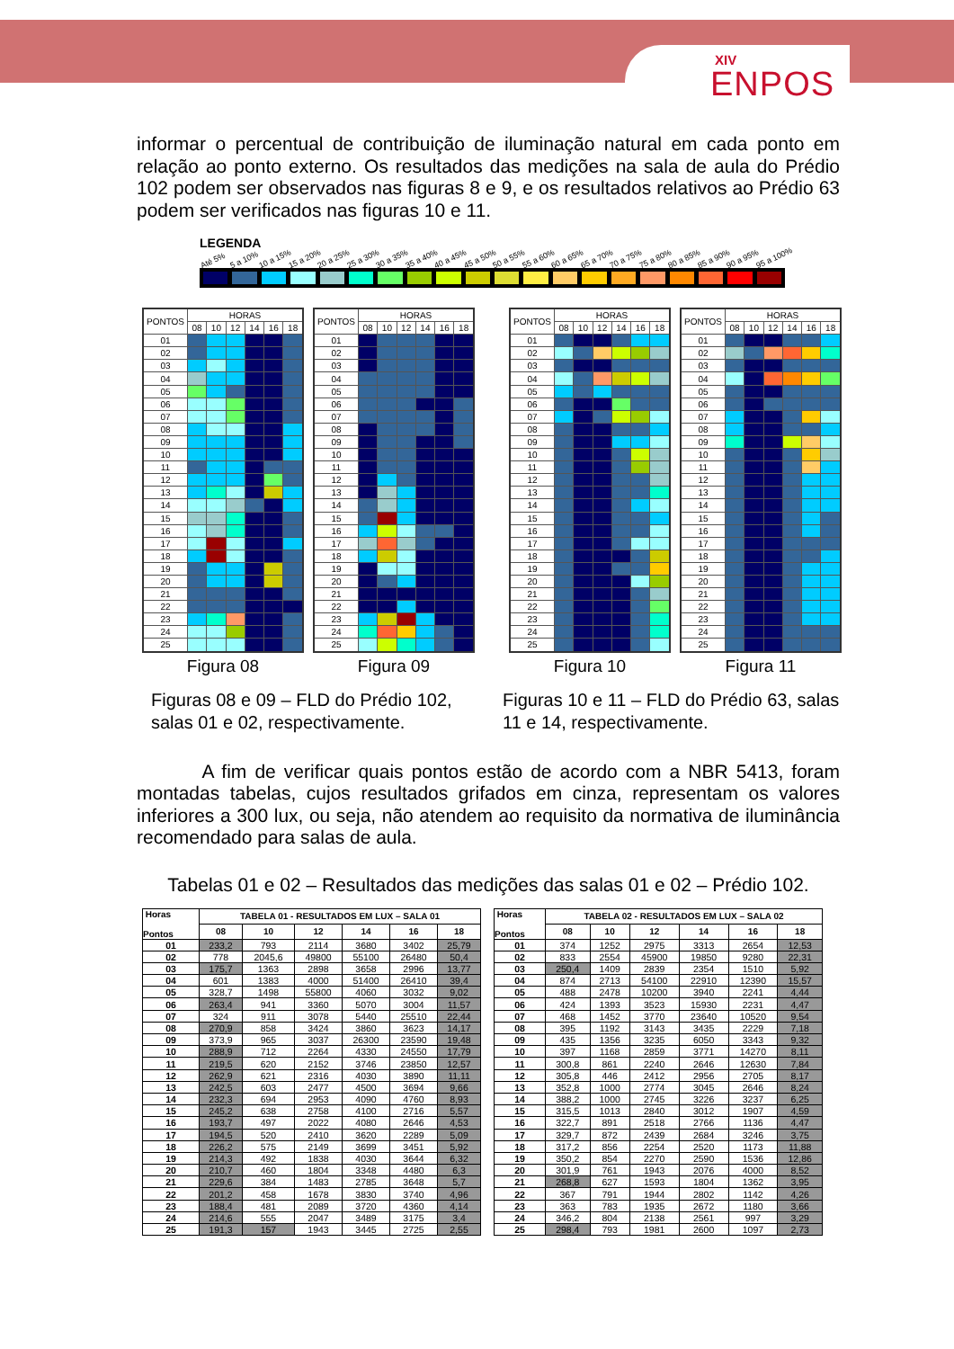XIV
ENPOS
informar o percentual de contribuição de iluminação natural em cada ponto em relação ao ponto externo. Os resultados das medições na sala de aula do Prédio 102 podem ser observados nas figuras 8 e 9, e os resultados relativos ao Prédio 63 podem ser verificados nas figuras 10 e 11.
LEGENDA
Até 5% 5 a 10% 10 a 15% 15 a 20% 20 a 25% 25 a 30% 30 a 35% 35 a 40% 40 a 45% 45 a 50% 50 a 55% 55 a 60% 60 a 65% 65 a 70% 70 a 75% 75 a 80% 80 a 85% 85 a 90% 90 a 95% 95 a 100%
| PONTOS | HORAS | | | | | |
| --- | --- | --- | --- | --- | --- | --- |
| | 08 | 10 | 12 | 14 | 16 | 18 |
| 01 | | | | | | |
| 02 | | | | | | |
| 03 | | | | | | |
| 04 | | | | | | |
| 05 | | | | | | |
| 06 | | | | | | |
| 07 | | | | | | |
| 08 | | | | | | |
| 09 | | | | | | |
| 10 | | | | | | |
| 11 | | | | | | |
| 12 | | | | | | |
| 13 | | | | | | |
| 14 | | | | | | |
| 15 | | | | | | |
| 16 | | | | | | |
| 17 | | | | | | |
| 18 | | | | | | |
| 19 | | | | | | |
| 20 | | | | | | |
| 21 | | | | | | |
| 22 | | | | | | |
| 23 | | | | | | |
| 24 | | | | | | |
| 25 | | | | | | |
Figura 08
| PONTOS | HORAS | | | | | |
| --- | --- | --- | --- | --- | --- | --- |
| | 08 | 10 | 12 | 14 | 16 | 18 |
| 01 | | | | | | |
| 02 | | | | | | |
| 03 | | | | | | |
| 04 | | | | | | |
| 05 | | | | | | |
| 06 | | | | | | |
| 07 | | | | | | |
| 08 | | | | | | |
| 09 | | | | | | |
| 10 | | | | | | |
| 11 | | | | | | |
| 12 | | | | | | |
| 13 | | | | | | |
| 14 | | | | | | |
| 15 | | | | | | |
| 16 | | | | | | |
| 17 | | | | | | |
| 18 | | | | | | |
| 19 | | | | | | |
| 20 | | | | | | |
| 21 | | | | | | |
| 22 | | | | | | |
| 23 | | | | | | |
| 24 | | | | | | |
| 25 | | | | | | |
Figura 09
| PONTOS | HORAS | | | | | |
| --- | --- | --- | --- | --- | --- | --- |
| | 08 | 10 | 12 | 14 | 16 | 18 |
| 01 | | | | | | |
| 02 | | | | | | |
| 03 | | | | | | |
| 04 | | | | | | |
| 05 | | | | | | |
| 06 | | | | | | |
| 07 | | | | | | |
| 08 | | | | | | |
| 09 | | | | | | |
| 10 | | | | | | |
| 11 | | | | | | |
| 12 | | | | | | |
| 13 | | | | | | |
| 14 | | | | | | |
| 15 | | | | | | |
| 16 | | | | | | |
| 17 | | | | | | |
| 18 | | | | | | |
| 19 | | | | | | |
| 20 | | | | | | |
| 21 | | | | | | |
| 22 | | | | | | |
| 23 | | | | | | |
| 24 | | | | | | |
| 25 | | | | | | |
Figura 10
| PONTOS | HORAS | | | | | |
| --- | --- | --- | --- | --- | --- | --- |
| | 08 | 10 | 12 | 14 | 16 | 18 |
| 01 | | | | | | |
| 02 | | | | | | |
| 03 | | | | | | |
| 04 | | | | | | |
| 05 | | | | | | |
| 06 | | | | | | |
| 07 | | | | | | |
| 08 | | | | | | |
| 09 | | | | | | |
| 10 | | | | | | |
| 11 | | | | | | |
| 12 | | | | | | |
| 13 | | | | | | |
| 14 | | | | | | |
| 15 | | | | | | |
| 16 | | | | | | |
| 17 | | | | | | |
| 18 | | | | | | |
| 19 | | | | | | |
| 20 | | | | | | |
| 21 | | | | | | |
| 22 | | | | | | |
| 23 | | | | | | |
| 24 | | | | | | |
| 25 | | | | | | |
Figura 11
Figuras 08 e 09 – FLD do Prédio 102, salas 01 e 02, respectivamente.
Figuras 10 e 11 – FLD do Prédio 63, salas 11 e 14, respectivamente.
A fim de verificar quais pontos estão de acordo com a NBR 5413, foram montadas tabelas, cujos resultados grifados em cinza, representam os valores inferiores a 300 lux, ou seja, não atendem ao requisito da normativa de iluminância recomendado para salas de aula.
Tabelas 01 e 02 – Resultados das medições das salas 01 e 02 – Prédio 102.
| Horas Pontos | TABELA 01 - RESULTADOS EM LUX – SALA 01 | | | | | |
| --- | --- | --- | --- | --- | --- | --- |
| | 08 | 10 | 12 | 14 | 16 | 18 |
| 01 | 233,2 | 793 | 2114 | 3680 | 3402 | 25,79 |
| 02 | 778 | 2045,6 | 49800 | 55100 | 26480 | 50,4 |
| 03 | 175,7 | 1363 | 2898 | 3658 | 2996 | 13,77 |
| 04 | 601 | 1383 | 4000 | 51400 | 26410 | 39,4 |
| 05 | 328,7 | 1498 | 55800 | 4060 | 3032 | 9,02 |
| 06 | 263,4 | 941 | 3360 | 5070 | 3004 | 11,57 |
| 07 | 324 | 911 | 3078 | 5440 | 25510 | 22,44 |
| 08 | 270,9 | 858 | 3424 | 3860 | 3623 | 14,17 |
| 09 | 373,9 | 965 | 3037 | 26300 | 23590 | 19,48 |
| 10 | 288,9 | 712 | 2264 | 4330 | 24550 | 17,79 |
| 11 | 219,5 | 620 | 2152 | 3746 | 23850 | 12,57 |
| 12 | 262,9 | 621 | 2316 | 4030 | 3890 | 11,11 |
| 13 | 242,5 | 603 | 2477 | 4500 | 3694 | 9,66 |
| 14 | 232,3 | 694 | 2953 | 4090 | 4760 | 8,93 |
| 15 | 245,2 | 638 | 2758 | 4100 | 2716 | 5,57 |
| 16 | 193,7 | 497 | 2022 | 4080 | 2646 | 4,53 |
| 17 | 194,5 | 520 | 2410 | 3620 | 2289 | 5,09 |
| 18 | 226,2 | 575 | 2149 | 3699 | 3451 | 5,92 |
| 19 | 214,3 | 492 | 1838 | 4030 | 3644 | 6,32 |
| 20 | 210,7 | 460 | 1804 | 3348 | 4480 | 6,3 |
| 21 | 229,6 | 384 | 1483 | 2785 | 3648 | 5,7 |
| 22 | 201,2 | 458 | 1678 | 3830 | 3740 | 4,96 |
| 23 | 188,4 | 481 | 2089 | 3720 | 4360 | 4,14 |
| 24 | 214,6 | 555 | 2047 | 3489 | 3175 | 3,4 |
| 25 | 191,3 | 157 | 1943 | 3445 | 2725 | 2,55 |
| Horas Pontos | TABELA 02 - RESULTADOS EM LUX – SALA 02 | | | | | |
| --- | --- | --- | --- | --- | --- | --- |
| | 08 | 10 | 12 | 14 | 16 | 18 |
| 01 | 374 | 1252 | 2975 | 3313 | 2654 | 12,53 |
| 02 | 833 | 2554 | 45900 | 19850 | 9280 | 22,31 |
| 03 | 250,4 | 1409 | 2839 | 2354 | 1510 | 5,92 |
| 04 | 874 | 2713 | 54100 | 22910 | 12390 | 15,57 |
| 05 | 488 | 2478 | 10200 | 3940 | 2241 | 4,44 |
| 06 | 424 | 1393 | 3523 | 15930 | 2231 | 4,47 |
| 07 | 468 | 1452 | 3770 | 23640 | 10520 | 9,54 |
| 08 | 395 | 1192 | 3143 | 3435 | 2229 | 7,18 |
| 09 | 435 | 1356 | 3235 | 6050 | 3343 | 9,32 |
| 10 | 397 | 1168 | 2859 | 3771 | 14270 | 8,11 |
| 11 | 300,8 | 861 | 2240 | 2646 | 12630 | 7,84 |
| 12 | 305,8 | 446 | 2412 | 2956 | 2705 | 8,17 |
| 13 | 352,8 | 1000 | 2774 | 3045 | 2646 | 8,24 |
| 14 | 388,2 | 1000 | 2745 | 3226 | 3237 | 6,25 |
| 15 | 315,5 | 1013 | 2840 | 3012 | 1907 | 4,59 |
| 16 | 322,7 | 891 | 2518 | 2766 | 1136 | 4,47 |
| 17 | 329,7 | 872 | 2439 | 2684 | 3246 | 3,75 |
| 18 | 317,2 | 856 | 2254 | 2520 | 1173 | 11,88 |
| 19 | 350,2 | 854 | 2270 | 2590 | 1536 | 12,86 |
| 20 | 301,9 | 761 | 1943 | 2076 | 4000 | 8,52 |
| 21 | 268,8 | 627 | 1593 | 1804 | 1362 | 3,95 |
| 22 | 367 | 791 | 1944 | 2802 | 1142 | 4,26 |
| 23 | 363 | 783 | 1935 | 2672 | 1180 | 3,66 |
| 24 | 346,2 | 804 | 2138 | 2561 | 997 | 3,29 |
| 25 | 298,4 | 793 | 1981 | 2600 | 1097 | 2,73 |